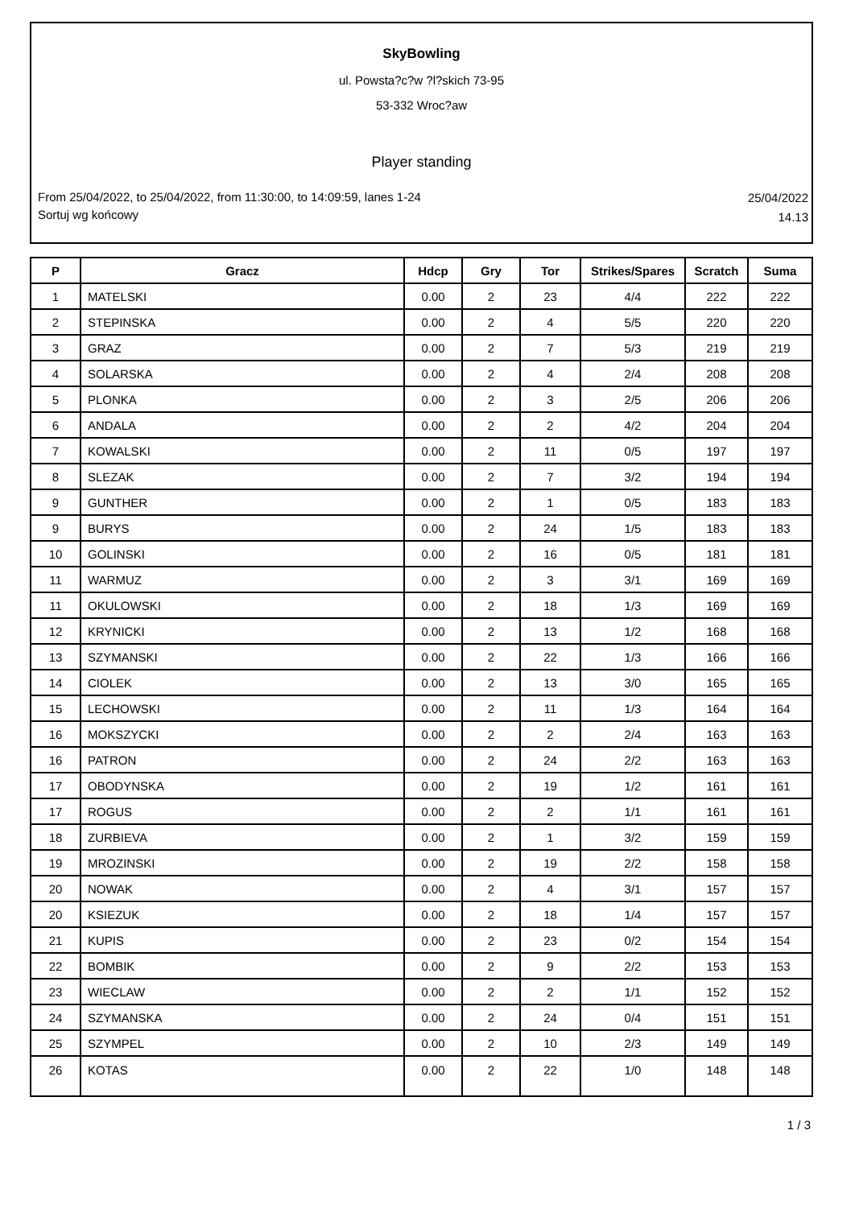SkyBowling
ul. Powsta?c?w ?l?skich 73-95
53-332 Wroc?aw
Player standing
From 25/04/2022, to 25/04/2022, from 11:30:00, to 14:09:59, lanes 1-24
Sortuj wg końcowy
25/04/2022
14.13
| P | Gracz | Hdcp | Gry | Tor | Strikes/Spares | Scratch | Suma |
| --- | --- | --- | --- | --- | --- | --- | --- |
| 1 | MATELSKI | 0.00 | 2 | 23 | 4/4 | 222 | 222 |
| 2 | STEPINSKA | 0.00 | 2 | 4 | 5/5 | 220 | 220 |
| 3 | GRAZ | 0.00 | 2 | 7 | 5/3 | 219 | 219 |
| 4 | SOLARSKA | 0.00 | 2 | 4 | 2/4 | 208 | 208 |
| 5 | PLONKA | 0.00 | 2 | 3 | 2/5 | 206 | 206 |
| 6 | ANDALA | 0.00 | 2 | 2 | 4/2 | 204 | 204 |
| 7 | KOWALSKI | 0.00 | 2 | 11 | 0/5 | 197 | 197 |
| 8 | SLEZAK | 0.00 | 2 | 7 | 3/2 | 194 | 194 |
| 9 | GUNTHER | 0.00 | 2 | 1 | 0/5 | 183 | 183 |
| 9 | BURYS | 0.00 | 2 | 24 | 1/5 | 183 | 183 |
| 10 | GOLINSKI | 0.00 | 2 | 16 | 0/5 | 181 | 181 |
| 11 | WARMUZ | 0.00 | 2 | 3 | 3/1 | 169 | 169 |
| 11 | OKULOWSKI | 0.00 | 2 | 18 | 1/3 | 169 | 169 |
| 12 | KRYNICKI | 0.00 | 2 | 13 | 1/2 | 168 | 168 |
| 13 | SZYMANSKI | 0.00 | 2 | 22 | 1/3 | 166 | 166 |
| 14 | CIOLEK | 0.00 | 2 | 13 | 3/0 | 165 | 165 |
| 15 | LECHOWSKI | 0.00 | 2 | 11 | 1/3 | 164 | 164 |
| 16 | MOKSZYCKI | 0.00 | 2 | 2 | 2/4 | 163 | 163 |
| 16 | PATRON | 0.00 | 2 | 24 | 2/2 | 163 | 163 |
| 17 | OBODYNSKA | 0.00 | 2 | 19 | 1/2 | 161 | 161 |
| 17 | ROGUS | 0.00 | 2 | 2 | 1/1 | 161 | 161 |
| 18 | ZURBIEVA | 0.00 | 2 | 1 | 3/2 | 159 | 159 |
| 19 | MROZINSKI | 0.00 | 2 | 19 | 2/2 | 158 | 158 |
| 20 | NOWAK | 0.00 | 2 | 4 | 3/1 | 157 | 157 |
| 20 | KSIEZUK | 0.00 | 2 | 18 | 1/4 | 157 | 157 |
| 21 | KUPIS | 0.00 | 2 | 23 | 0/2 | 154 | 154 |
| 22 | BOMBIK | 0.00 | 2 | 9 | 2/2 | 153 | 153 |
| 23 | WIECLAW | 0.00 | 2 | 2 | 1/1 | 152 | 152 |
| 24 | SZYMANSKA | 0.00 | 2 | 24 | 0/4 | 151 | 151 |
| 25 | SZYMPEL | 0.00 | 2 | 10 | 2/3 | 149 | 149 |
| 26 | KOTAS | 0.00 | 2 | 22 | 1/0 | 148 | 148 |
1 / 3